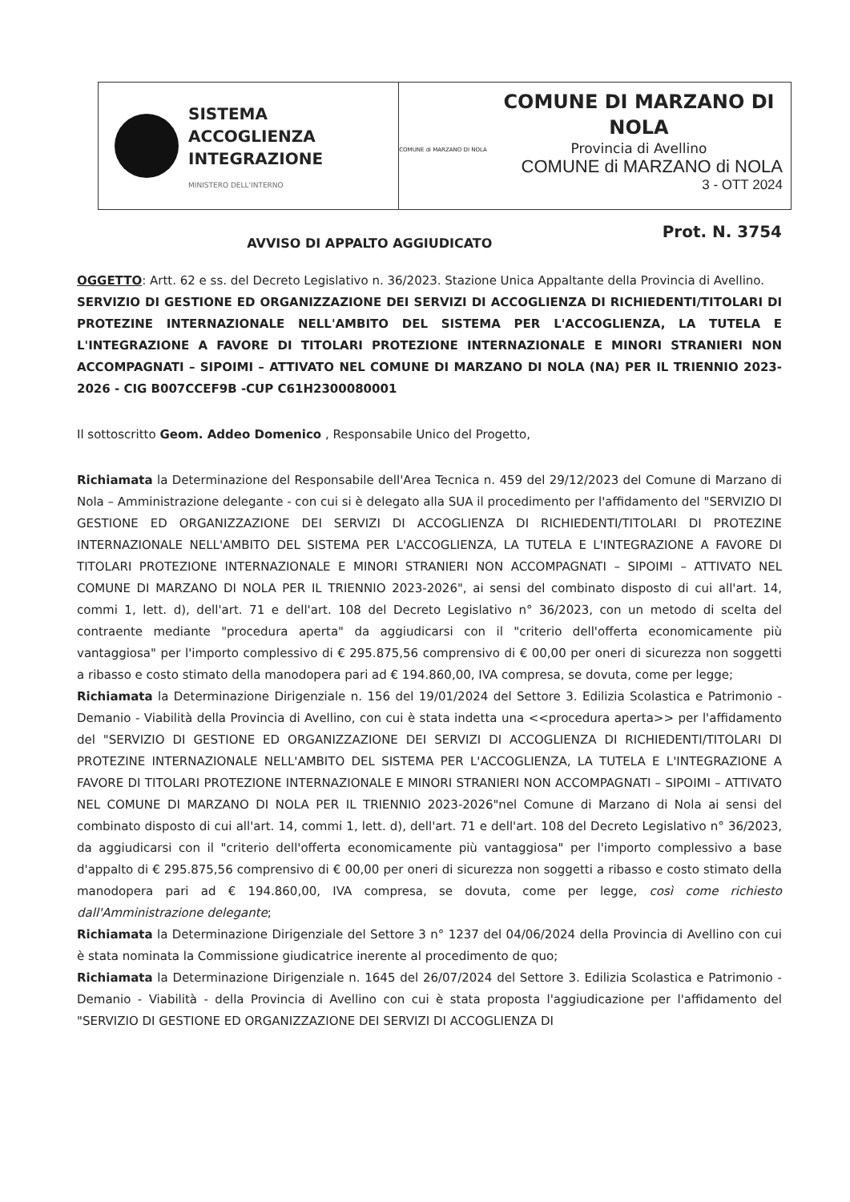SISTEMA
ACCOGLIENZA
INTEGRAZIONE
MINISTERO DELL'INTERNO
COMUNE di MARZANO DI NOLA
COMUNE DI MARZANO DI NOLA
Provincia di Avellino
COMUNE di MARZANO di NOLA
3 - OTT 2024
AVVISO DI APPALTO AGGIUDICATO Prot. N. 3754
OGGETTO: Artt. 62 e ss. del Decreto Legislativo n. 36/2023. Stazione Unica Appaltante della Provincia di Avellino.
SERVIZIO DI GESTIONE ED ORGANIZZAZIONE DEI SERVIZI DI ACCOGLIENZA DI RICHIEDENTI/TITOLARI DI PROTEZINE INTERNAZIONALE NELL'AMBITO DEL SISTEMA PER L'ACCOGLIENZA, LA TUTELA E L'INTEGRAZIONE A FAVORE DI TITOLARI PROTEZIONE INTERNAZIONALE E MINORI STRANIERI NON ACCOMPAGNATI – SIPOIMI – ATTIVATO NEL COMUNE DI MARZANO DI NOLA (NA) PER IL TRIENNIO 2023-2026 - CIG B007CCEF9B -CUP C61H2300080001
Il sottoscritto Geom. Addeo Domenico , Responsabile Unico del Progetto,
Richiamata la Determinazione del Responsabile dell'Area Tecnica n. 459 del 29/12/2023 del Comune di Marzano di Nola – Amministrazione delegante - con cui si è delegato alla SUA il procedimento per l'affidamento del "SERVIZIO DI GESTIONE ED ORGANIZZAZIONE DEI SERVIZI DI ACCOGLIENZA DI RICHIEDENTI/TITOLARI DI PROTEZINE INTERNAZIONALE NELL'AMBITO DEL SISTEMA PER L'ACCOGLIENZA, LA TUTELA E L'INTEGRAZIONE A FAVORE DI TITOLARI PROTEZIONE INTERNAZIONALE E MINORI STRANIERI NON ACCOMPAGNATI – SIPOIMI – ATTIVATO NEL COMUNE DI MARZANO DI NOLA PER IL TRIENNIO 2023-2026", ai sensi del combinato disposto di cui all'art. 14, commi 1, lett. d), dell'art. 71 e dell'art. 108 del Decreto Legislativo n° 36/2023, con un metodo di scelta del contraente mediante "procedura aperta" da aggiudicarsi con il "criterio dell'offerta economicamente più vantaggiosa" per l'importo complessivo di € 295.875,56 comprensivo di € 00,00 per oneri di sicurezza non soggetti a ribasso e costo stimato della manodopera pari ad € 194.860,00, IVA compresa, se dovuta, come per legge;
Richiamata la Determinazione Dirigenziale n. 156 del 19/01/2024 del Settore 3. Edilizia Scolastica e Patrimonio - Demanio - Viabilità della Provincia di Avellino, con cui è stata indetta una <<procedura aperta>> per l'affidamento del "SERVIZIO DI GESTIONE ED ORGANIZZAZIONE DEI SERVIZI DI ACCOGLIENZA DI RICHIEDENTI/TITOLARI DI PROTEZINE INTERNAZIONALE NELL'AMBITO DEL SISTEMA PER L'ACCOGLIENZA, LA TUTELA E L'INTEGRAZIONE A FAVORE DI TITOLARI PROTEZIONE INTERNAZIONALE E MINORI STRANIERI NON ACCOMPAGNATI – SIPOIMI – ATTIVATO NEL COMUNE DI MARZANO DI NOLA PER IL TRIENNIO 2023-2026"nel Comune di Marzano di Nola ai sensi del combinato disposto di cui all'art. 14, commi 1, lett. d), dell'art. 71 e dell'art. 108 del Decreto Legislativo n° 36/2023, da aggiudicarsi con il "criterio dell'offerta economicamente più vantaggiosa" per l'importo complessivo a base d'appalto di € 295.875,56 comprensivo di € 00,00 per oneri di sicurezza non soggetti a ribasso e costo stimato della manodopera pari ad € 194.860,00, IVA compresa, se dovuta, come per legge, così come richiesto dall'Amministrazione delegante;
Richiamata la Determinazione Dirigenziale del Settore 3 n° 1237 del 04/06/2024 della Provincia di Avellino con cui è stata nominata la Commissione giudicatrice inerente al procedimento de quo;
Richiamata la Determinazione Dirigenziale n. 1645 del 26/07/2024 del Settore 3. Edilizia Scolastica e Patrimonio - Demanio - Viabilità - della Provincia di Avellino con cui è stata proposta l'aggiudicazione per l'affidamento del "SERVIZIO DI GESTIONE ED ORGANIZZAZIONE DEI SERVIZI DI ACCOGLIENZA DI